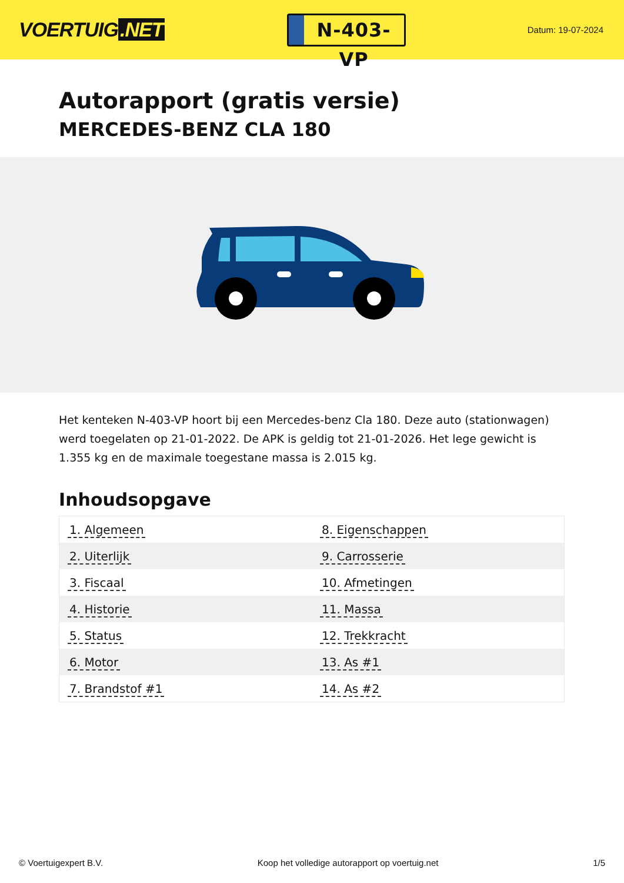VOERTUIG.NET
N-403-VP
Datum: 19-07-2024
Autorapport (gratis versie)
MERCEDES-BENZ CLA 180
Het kenteken N-403-VP hoort bij een Mercedes-benz Cla 180. Deze auto (stationwagen) werd toegelaten op 21-01-2022. De APK is geldig tot 21-01-2026. Het lege gewicht is 1.355 kg en de maximale toegestane massa is 2.015 kg.
Inhoudsopgave
| 1. Algemeen | 8. Eigenschappen |
| 2. Uiterlijk | 9. Carrosserie |
| 3. Fiscaal | 10. Afmetingen |
| 4. Historie | 11. Massa |
| 5. Status | 12. Trekkracht |
| 6. Motor | 13. As #1 |
| 7. Brandstof #1 | 14. As #2 |
© Voertuigexpert B.V. Koop het volledige autorapport op voertuig.net
1/5